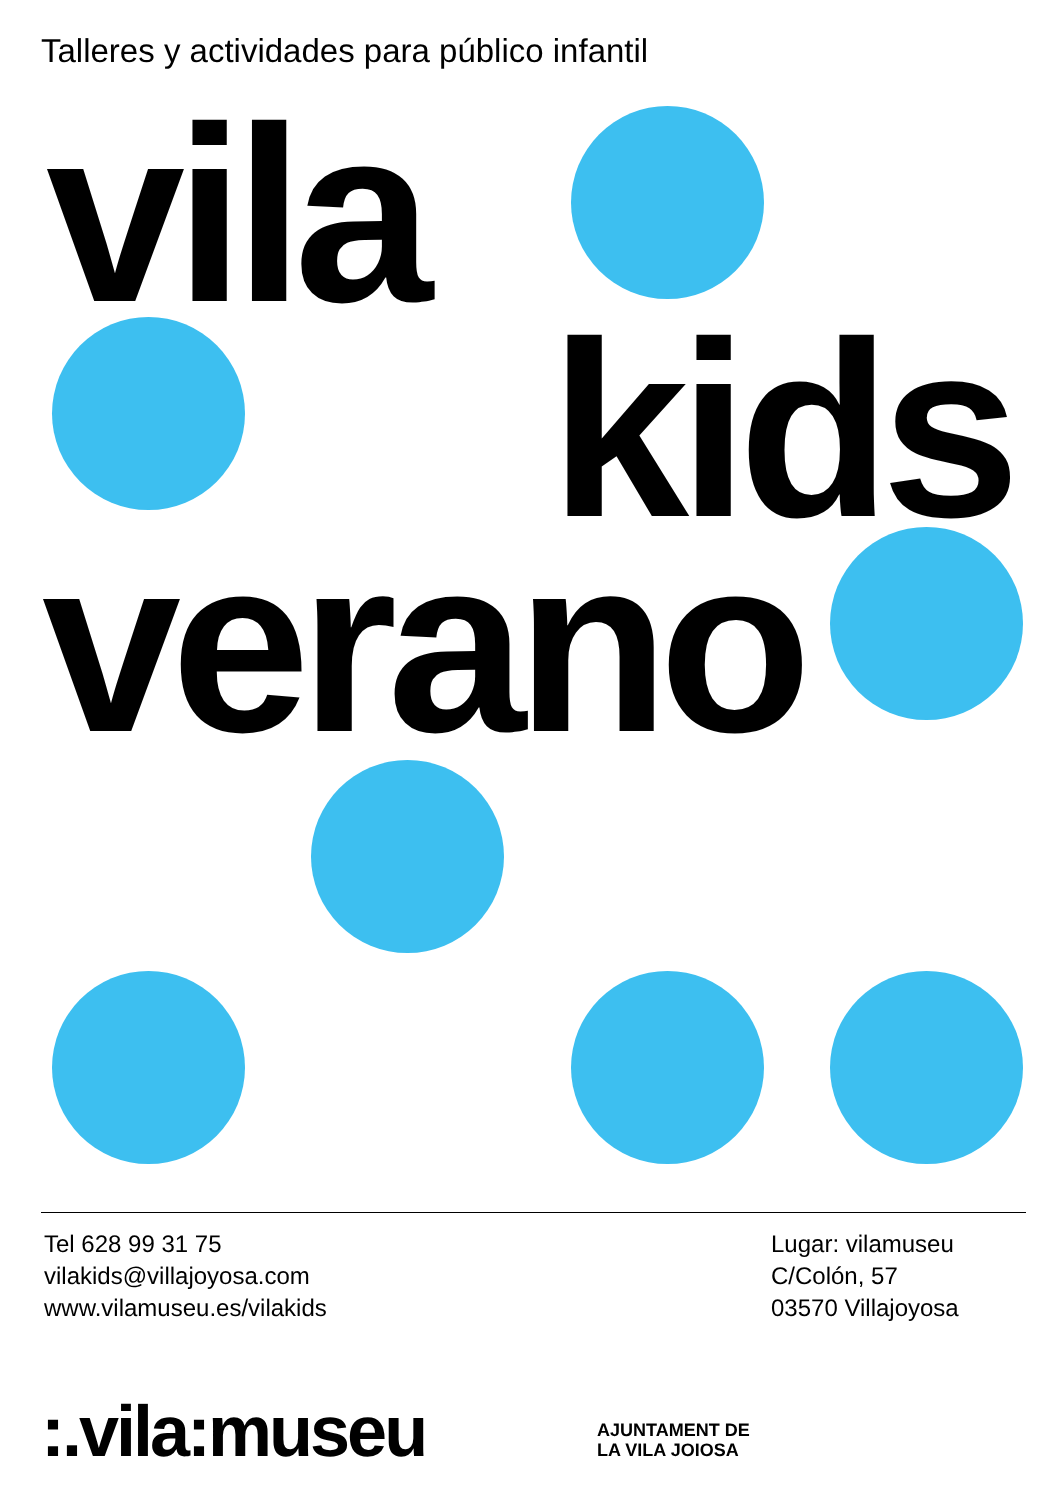Talleres y actividades para público infantil
vila
kids
verano
Tel 628 99 31 75
vilakids@villajoyosa.com
www.vilamuseu.es/vilakids
Lugar: vilamuseu
C/Colón, 57
03570 Villajoyosa
:.vila:museu
AJUNTAMENT DE
LA VILA JOIOSA